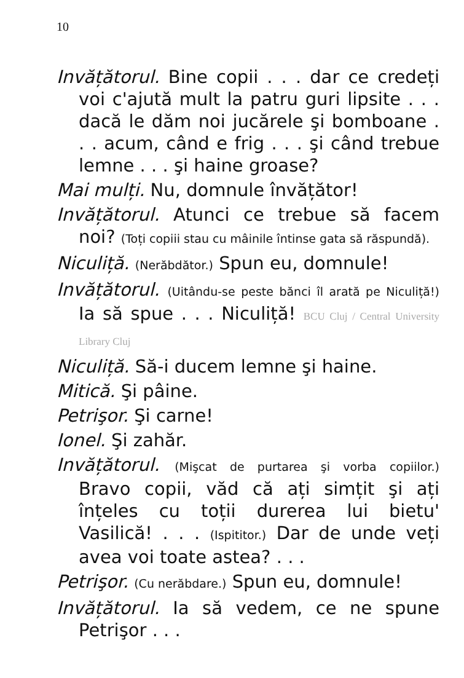10
Invățătorul. Bine copii . . . dar ce credeți voi c'ajută mult la patru guri lipsite . . . dacă le dăm noi jucărele şi bomboane . . . acum, când e frig . . . şi când trebue lemne . . . şi haine groase?
Mai mulți. Nu, domnule învățător!
Invățătorul. Atunci ce trebue să facem noi? (Toți copiii stau cu mâinile întinse gata să răspundă).
Niculiță. (Nerăbdător.) Spun eu, domnule!
Invățătorul. (Uitându-se peste bănci îl arată pe Niculiță!) Ia să spue . . . Niculiță! BCU Cluj / Central University Library Cluj
Niculiță. Să-i ducem lemne şi haine.
Mitică. Şi pâine.
Petrişor. Şi carne!
Ionel. Şi zahăr.
Invățătorul. (Mişcat de purtarea şi vorba copiilor.) Bravo copii, văd că ați simțit şi ați înțeles cu toții durerea lui bietu' Vasilică! . . . (Ispititor.) Dar de unde veți avea voi toate astea? . . .
Petrişor. (Cu nerăbdare.) Spun eu, domnule!
Invățătorul. Ia să vedem, ce ne spune Petrişor . . .